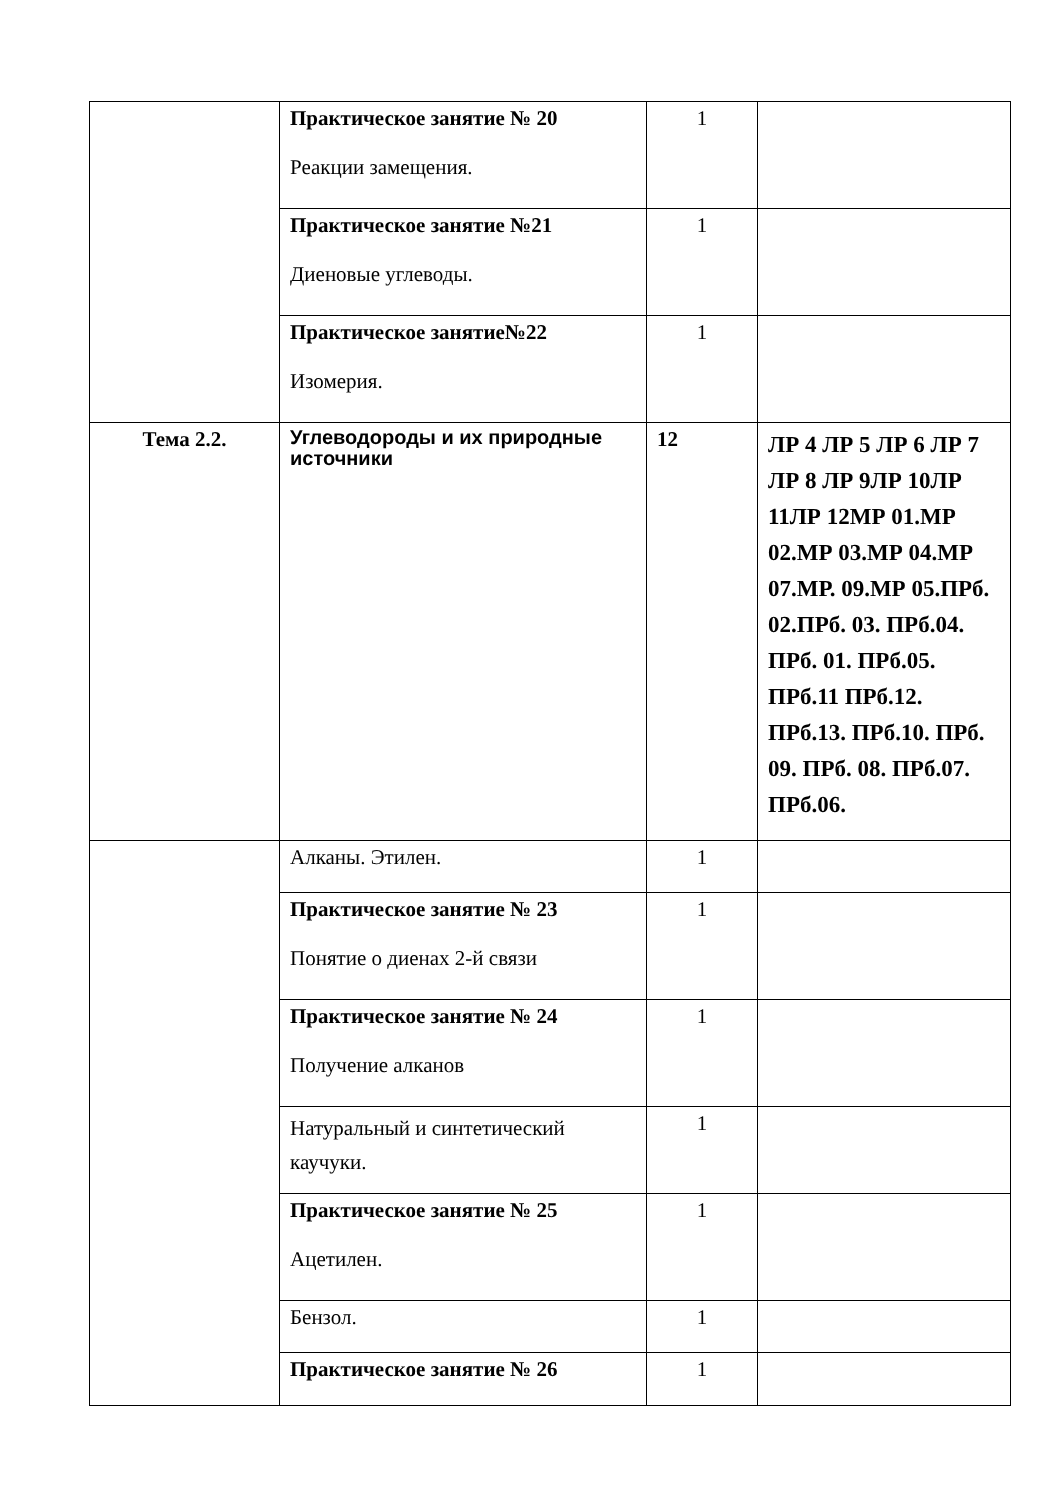| | Практическое занятие № 20 Реакции замещения. | 1 | |
| | Практическое занятие №21 Диеновые углеводы. | 1 | |
| | Практическое занятие№22 Изомерия. | 1 | |
| Тема 2.2. | Углеводороды и их природные источники | 12 | ЛР 4 ЛР 5 ЛР 6 ЛР 7 ЛР 8 ЛР 9ЛР 10ЛР 11ЛР 12МР 01.МР 02.МР 03.МР 04.МР 07.МР. 09.МР 05.ПРб. 02.ПРб. 03. ПРб.04. ПРб. 01. ПРб.05. ПРб.11 ПРб.12. ПРб.13. ПРб.10. ПРб. 09. ПРб. 08. ПРб.07. ПРб.06. |
| | Алканы. Этилен. | 1 | |
| | Практическое занятие № 23 Понятие о диенах 2-й связи | 1 | |
| | Практическое занятие № 24 Получение алканов | 1 | |
| | Натуральный и синтетический каучуки. | 1 | |
| | Практическое занятие № 25 Ацетилен. | 1 | |
| | Бензол. | 1 | |
| | Практическое занятие № 26 | 1 | |